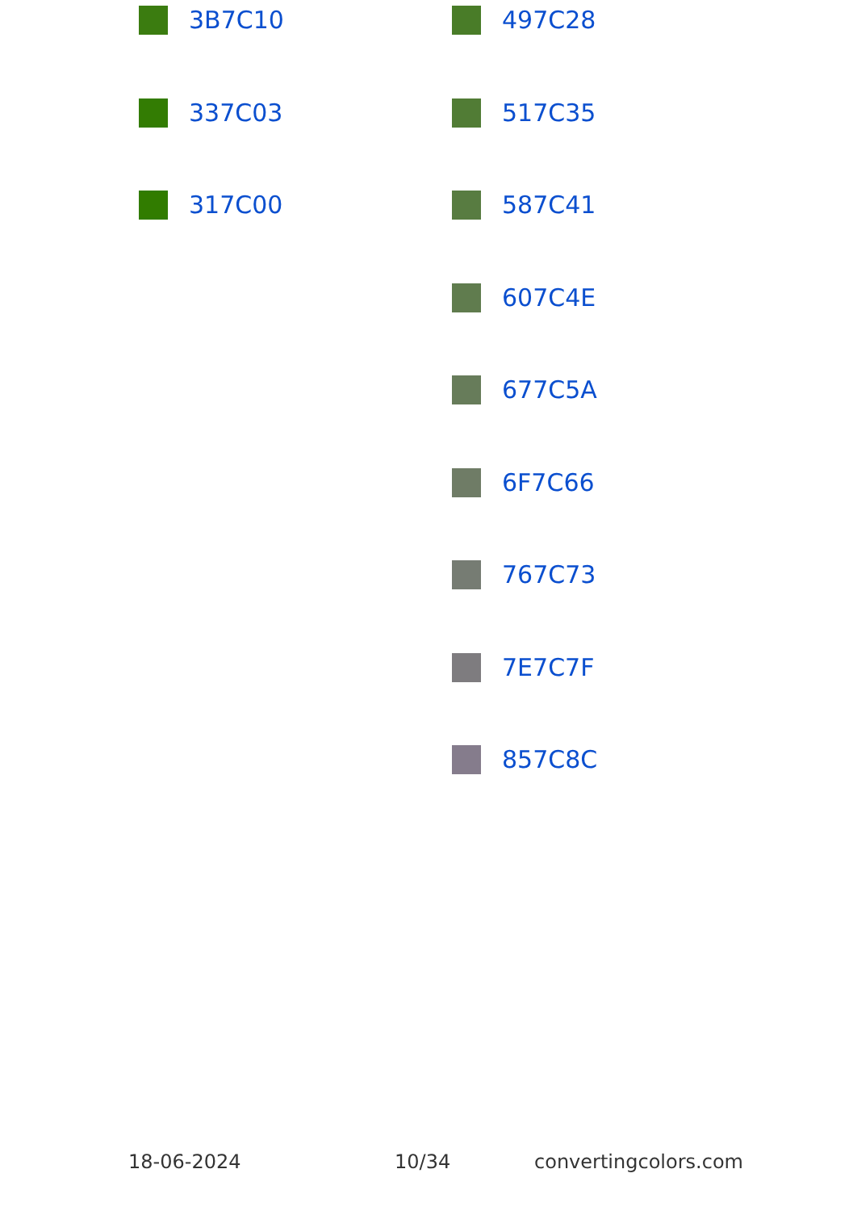3B7C10
337C03
317C00
497C28
517C35
587C41
607C4E
677C5A
6F7C66
767C73
7E7C7F
857C8C
18-06-2024 10/34 convertingcolors.com